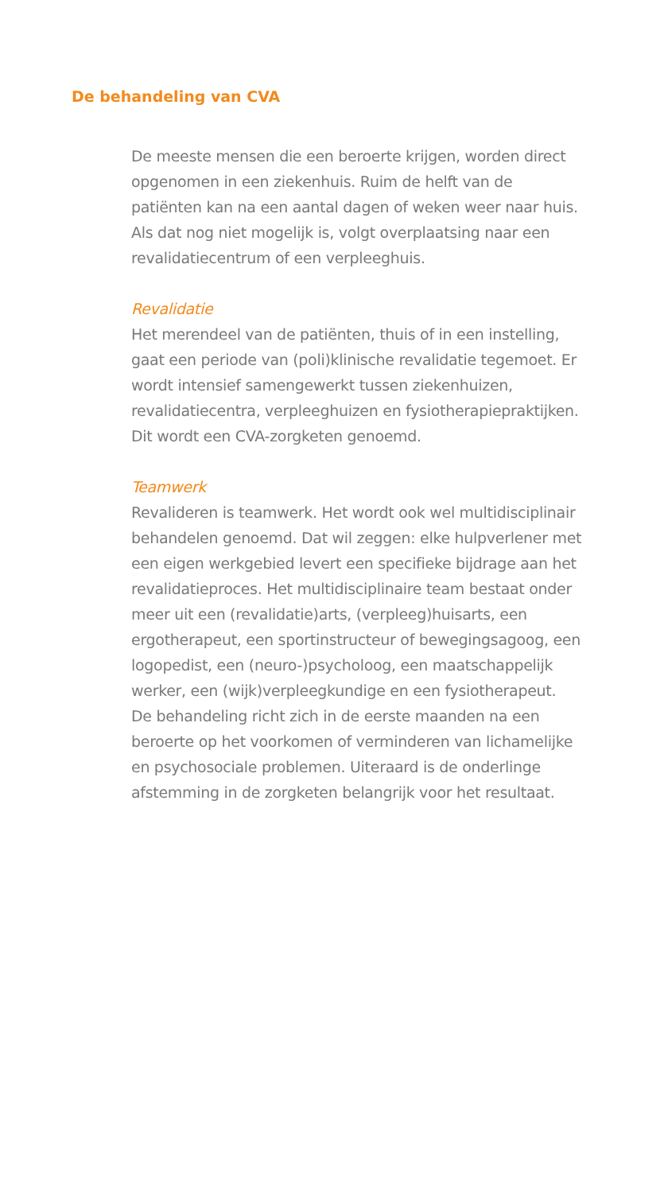De behandeling van CVA
De meeste mensen die een beroerte krijgen, worden direct opgenomen in een ziekenhuis. Ruim de helft van de patiënten kan na een aantal dagen of weken weer naar huis. Als dat nog niet mogelijk is, volgt overplaatsing naar een revalidatiecentrum of een verpleeghuis.
Revalidatie
Het merendeel van de patiënten, thuis of in een instelling, gaat een periode van (poli)klinische revalidatie tegemoet. Er wordt intensief samengewerkt tussen ziekenhuizen, revalidatiecentra, verpleeghuizen en fysiotherapiepraktijken. Dit wordt een CVA-zorgketen genoemd.
Teamwerk
Revalideren is teamwerk. Het wordt ook wel multidisciplinair behandelen genoemd. Dat wil zeggen: elke hulpverlener met een eigen werkgebied levert een specifieke bijdrage aan het revalidatieproces. Het multidisciplinaire team bestaat onder meer uit een (revalidatie)arts, (verpleeg)huisarts, een ergotherapeut, een sportinstructeur of bewegingsagoog, een logopedist, een (neuro-)psycholoog, een maatschappelijk werker, een (wijk)verpleegkundige en een fysiotherapeut.
De behandeling richt zich in de eerste maanden na een beroerte op het voorkomen of verminderen van lichamelijke en psychosociale problemen. Uiteraard is de onderlinge afstemming in de zorgketen belangrijk voor het resultaat.